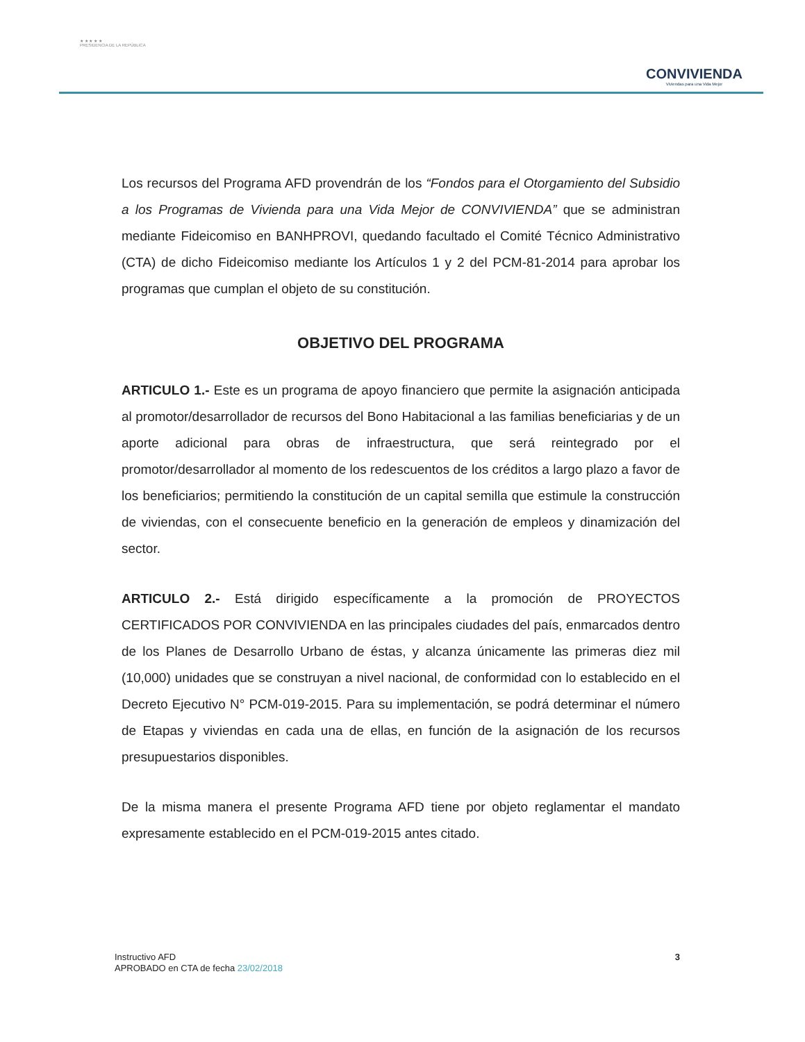★ ★ ★ ★ ★
PRESIDENCIA DE LA REPÚBLICA
CONVIVIENDA
Viviendas para una Vida Mejor
Los recursos del Programa AFD provendrán de los “Fondos para el Otorgamiento del Subsidio a los Programas de Vivienda para una Vida Mejor de CONVIVIENDA” que se administran mediante Fideicomiso en BANHPROVI, quedando facultado el Comité Técnico Administrativo (CTA) de dicho Fideicomiso mediante los Artículos 1 y 2 del PCM-81-2014 para aprobar los programas que cumplan el objeto de su constitución.
OBJETIVO DEL PROGRAMA
ARTICULO 1.- Este es un programa de apoyo financiero que permite la asignación anticipada al promotor/desarrollador de recursos del Bono Habitacional a las familias beneficiarias y de un aporte adicional para obras de infraestructura, que será reintegrado por el promotor/desarrollador al momento de los redescuentos de los créditos a largo plazo a favor de los beneficiarios; permitiendo la constitución de un capital semilla que estimule la construcción de viviendas, con el consecuente beneficio en la generación de empleos y dinamización del sector.
ARTICULO 2.- Está dirigido específicamente a la promoción de PROYECTOS CERTIFICADOS POR CONVIVIENDA en las principales ciudades del país, enmarcados dentro de los Planes de Desarrollo Urbano de éstas, y alcanza únicamente las primeras diez mil (10,000) unidades que se construyan a nivel nacional, de conformidad con lo establecido en el Decreto Ejecutivo N° PCM-019-2015. Para su implementación, se podrá determinar el número de Etapas y viviendas en cada una de ellas, en función de la asignación de los recursos presupuestarios disponibles.
De la misma manera el presente Programa AFD tiene por objeto reglamentar el mandato expresamente establecido en el PCM-019-2015 antes citado.
Instructivo AFD
APROBADO en CTA de fecha 23/02/2018
3